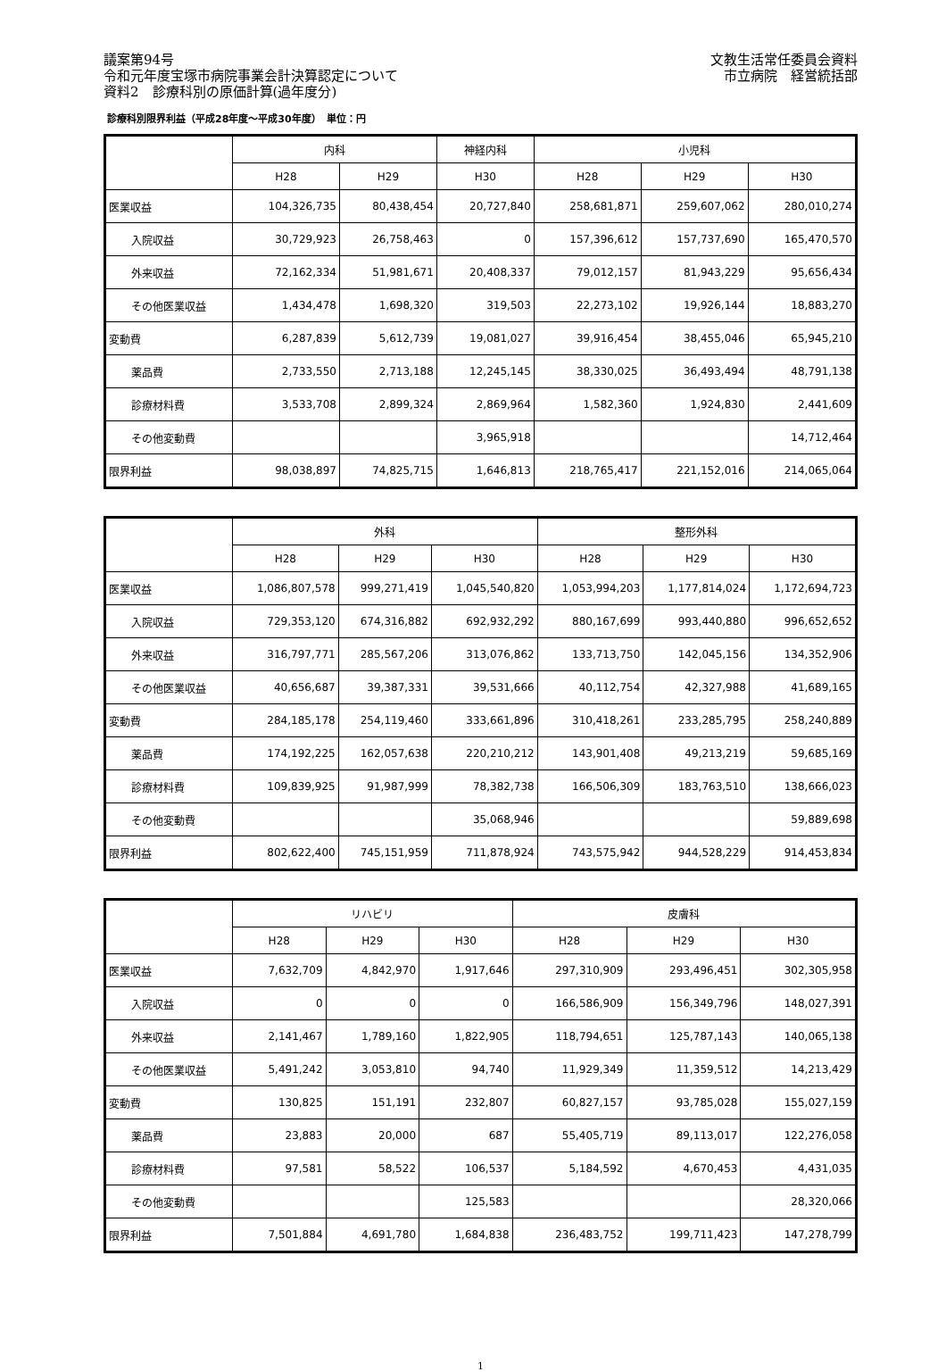議案第94号
令和元年度宝塚市病院事業会計決算認定について
資料2　診療科別の原価計算(過年度分)
文教生活常任委員会資料
市立病院　経営統括部
診療科別限界利益（平成28年度～平成30年度）　単位：円
| | 内科 | | 神経内科 | 小児科 | | |
| --- | --- | --- | --- | --- | --- | --- |
| | H28 | H29 | H30 | H28 | H29 | H30 |
| 医業収益 | 104,326,735 | 80,438,454 | 20,727,840 | 258,681,871 | 259,607,062 | 280,010,274 |
| 入院収益 | 30,729,923 | 26,758,463 | 0 | 157,396,612 | 157,737,690 | 165,470,570 |
| 外来収益 | 72,162,334 | 51,981,671 | 20,408,337 | 79,012,157 | 81,943,229 | 95,656,434 |
| その他医業収益 | 1,434,478 | 1,698,320 | 319,503 | 22,273,102 | 19,926,144 | 18,883,270 |
| 変動費 | 6,287,839 | 5,612,739 | 19,081,027 | 39,916,454 | 38,455,046 | 65,945,210 |
| 薬品費 | 2,733,550 | 2,713,188 | 12,245,145 | 38,330,025 | 36,493,494 | 48,791,138 |
| 診療材料費 | 3,533,708 | 2,899,324 | 2,869,964 | 1,582,360 | 1,924,830 | 2,441,609 |
| その他変動費 | | | 3,965,918 | | | 14,712,464 |
| 限界利益 | 98,038,897 | 74,825,715 | 1,646,813 | 218,765,417 | 221,152,016 | 214,065,064 |
| | 外科 | | | 整形外科 | | |
| --- | --- | --- | --- | --- | --- | --- |
| | H28 | H29 | H30 | H28 | H29 | H30 |
| 医業収益 | 1,086,807,578 | 999,271,419 | 1,045,540,820 | 1,053,994,203 | 1,177,814,024 | 1,172,694,723 |
| 入院収益 | 729,353,120 | 674,316,882 | 692,932,292 | 880,167,699 | 993,440,880 | 996,652,652 |
| 外来収益 | 316,797,771 | 285,567,206 | 313,076,862 | 133,713,750 | 142,045,156 | 134,352,906 |
| その他医業収益 | 40,656,687 | 39,387,331 | 39,531,666 | 40,112,754 | 42,327,988 | 41,689,165 |
| 変動費 | 284,185,178 | 254,119,460 | 333,661,896 | 310,418,261 | 233,285,795 | 258,240,889 |
| 薬品費 | 174,192,225 | 162,057,638 | 220,210,212 | 143,901,408 | 49,213,219 | 59,685,169 |
| 診療材料費 | 109,839,925 | 91,987,999 | 78,382,738 | 166,506,309 | 183,763,510 | 138,666,023 |
| その他変動費 | | | 35,068,946 | | | 59,889,698 |
| 限界利益 | 802,622,400 | 745,151,959 | 711,878,924 | 743,575,942 | 944,528,229 | 914,453,834 |
| | リハビリ | | | 皮膚科 | | |
| --- | --- | --- | --- | --- | --- | --- |
| | H28 | H29 | H30 | H28 | H29 | H30 |
| 医業収益 | 7,632,709 | 4,842,970 | 1,917,646 | 297,310,909 | 293,496,451 | 302,305,958 |
| 入院収益 | 0 | 0 | 0 | 166,586,909 | 156,349,796 | 148,027,391 |
| 外来収益 | 2,141,467 | 1,789,160 | 1,822,905 | 118,794,651 | 125,787,143 | 140,065,138 |
| その他医業収益 | 5,491,242 | 3,053,810 | 94,740 | 11,929,349 | 11,359,512 | 14,213,429 |
| 変動費 | 130,825 | 151,191 | 232,807 | 60,827,157 | 93,785,028 | 155,027,159 |
| 薬品費 | 23,883 | 20,000 | 687 | 55,405,719 | 89,113,017 | 122,276,058 |
| 診療材料費 | 97,581 | 58,522 | 106,537 | 5,184,592 | 4,670,453 | 4,431,035 |
| その他変動費 | | | 125,583 | | | 28,320,066 |
| 限界利益 | 7,501,884 | 4,691,780 | 1,684,838 | 236,483,752 | 199,711,423 | 147,278,799 |
1